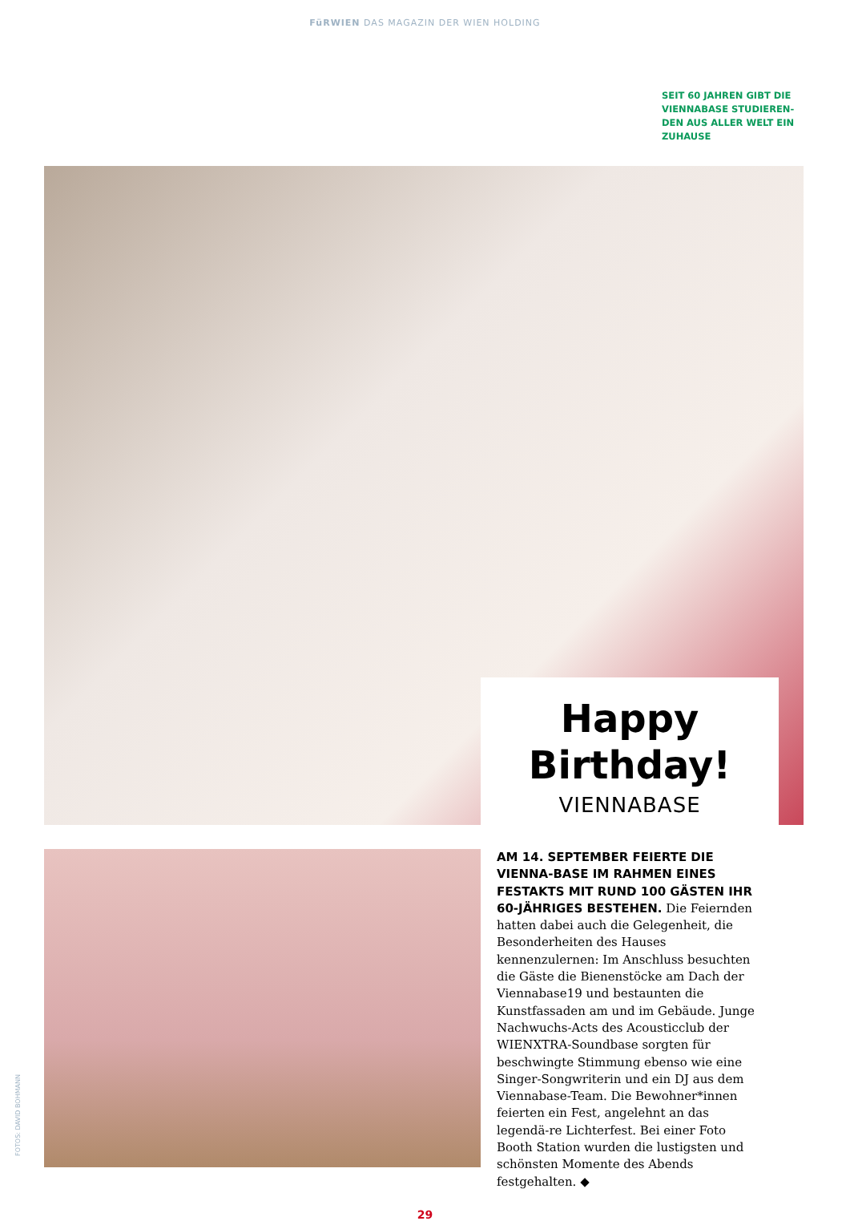FüRWIEN DAS MAGAZIN DER WIEN HOLDING
SEIT 60 JAHREN GIBT DIE VIENNABASE STUDIEREN-DEN AUS ALLER WELT EIN ZUHAUSE
Happy Birthday!
VIENNABASE
AM 14. SEPTEMBER FEIERTE DIE VIENNA-BASE IM RAHMEN EINES FESTAKTS MIT RUND 100 GÄSTEN IHR 60-JÄHRIGES BESTEHEN. Die Feiernden hatten dabei auch die Gelegenheit, die Besonderheiten des Hauses kennenzulernen: Im Anschluss besuchten die Gäste die Bienenstöcke am Dach der Viennabase19 und bestaunten die Kunstfassaden am und im Gebäude. Junge Nachwuchs-Acts des Acousticclub der WIENXTRA-Soundbase sorgten für beschwingte Stimmung ebenso wie eine Singer-Songwriterin und ein DJ aus dem Viennabase-Team. Die Bewohner*innen feierten ein Fest, angelehnt an das legendä-re Lichterfest. Bei einer Foto Booth Station wurden die lustigsten und schönsten Momente des Abends festgehalten. ◆
FOTOS: DAVID BOHMANN
29